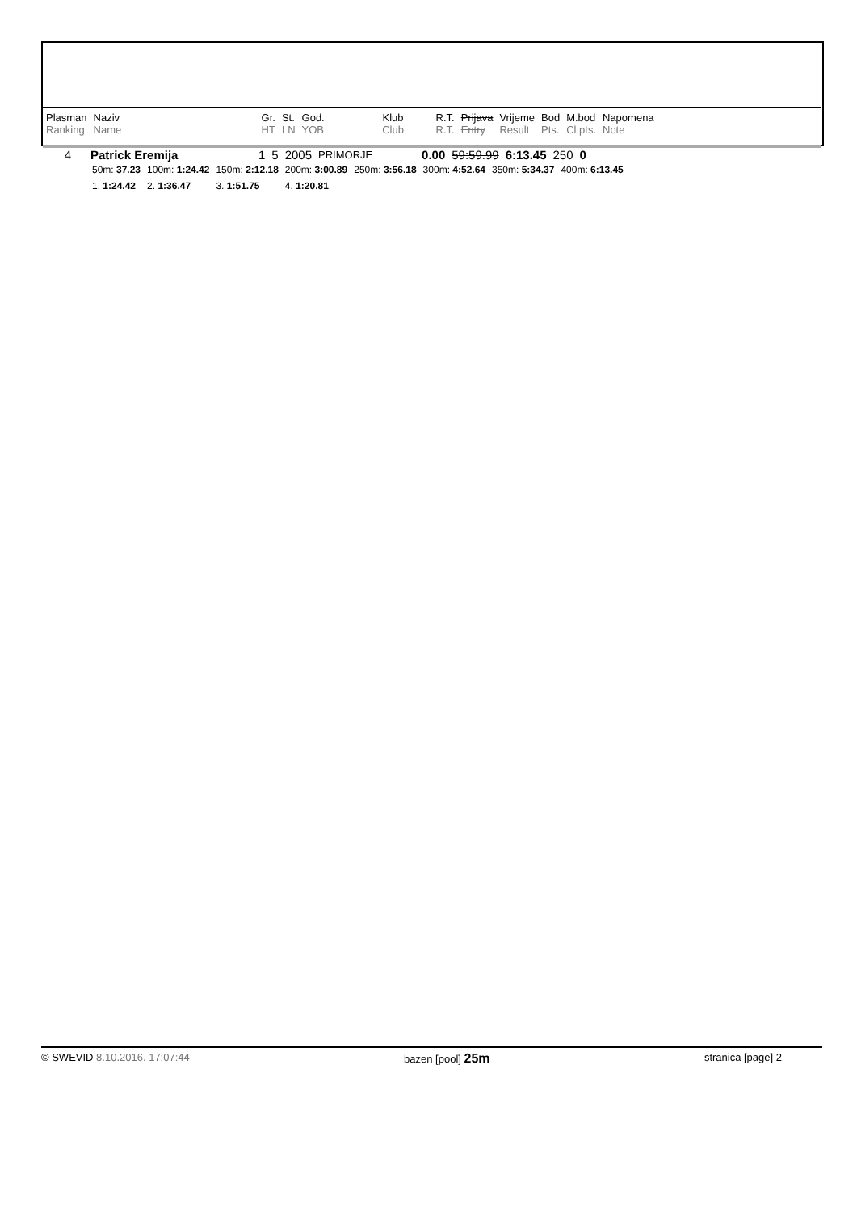| Plasman | Naziv | Gr. | St. | God. | Klub | R.T. | Prijava | Vrijeme | Bod | M.bod | Napomena |
| Ranking | Name | HT | LN | YOB | Club | R.T. | Entry | Result | Pts. | Cl.pts. | Note |
| 4 | Patrick Eremija | 1 | 5 | 2005 | PRIMORJE | 0.00 | 59:59.99 | 6:13.45 | 250 | 0 |
| 50m: 37.23 | 100m: 1:24.42 | 150m: 2:12.18 | 200m: 3:00.89 | 250m: 3:56.18 | 300m: 4:52.64 | 350m: 5:34.37 | 400m: 6:13.45 |
| 1. 1:24.42 | 2. 1:36.47 | 3. 1:51.75 | 4. 1:20.81 | | | | |
© SWEVID 8.10.2016. 17:07:44 bazen [pool] 25m stranica [page] 2